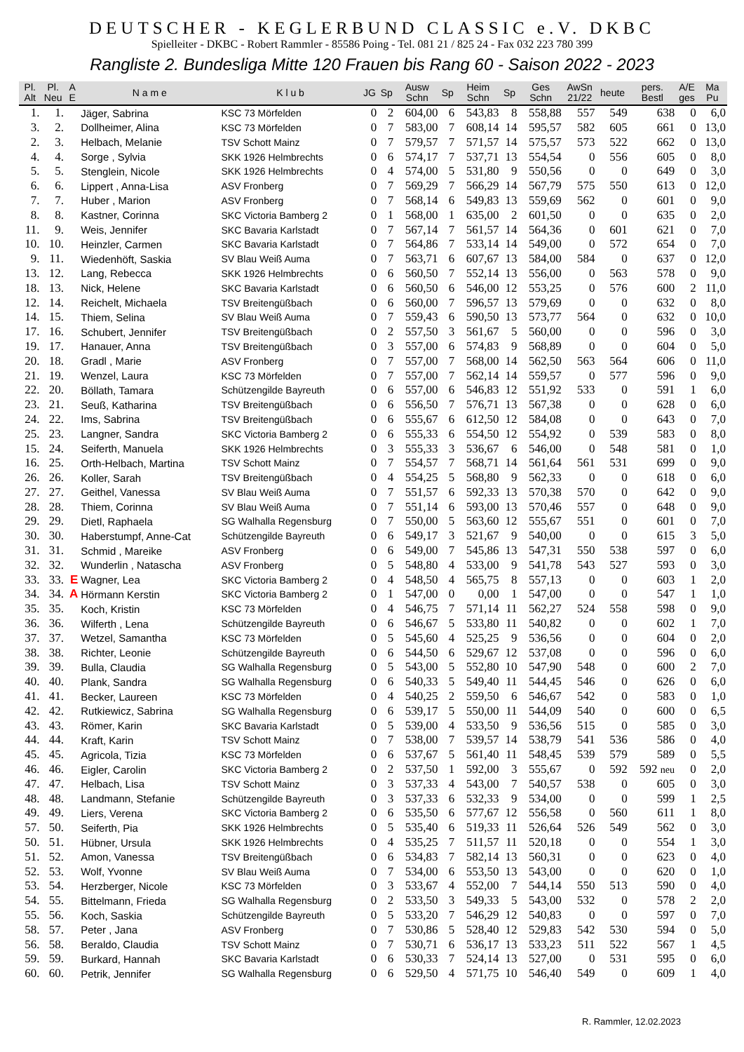DEUTSCHER - KEGLERBUND CLASSIC e.V. DKBC
Spielleiter - DKBC - Robert Rammler - 85586 Poing - Tel. 081 21 / 825 24 - Fax 032 223 780 399
Rangliste 2. Bundesliga Mitte 120 Frauen bis Rang 60 - Saison 2022 - 2023
| Pl. Alt | Pl. Neu | A E | N a m e | K l u b | JG | Sp | Ausw Schn | Sp | Heim Schn | Sp | Ges Schn | AwSn 21/22 | heute | pers. Bestl | A/E ges | Ma Pu |
| --- | --- | --- | --- | --- | --- | --- | --- | --- | --- | --- | --- | --- | --- | --- | --- | --- |
| 1. | 1. | | Jäger, Sabrina | KSC 73 Mörfelden | 0 | 2 | 604,00 | 6 | 543,83 | 8 | 558,88 | 557 | 549 | 638 | 0 | 6,0 |
| 3. | 2. | | Dollheimer, Alina | KSC 73 Mörfelden | 0 | 7 | 583,00 | 7 | 608,14 | 14 | 595,57 | 582 | 605 | 661 | 0 | 13,0 |
| 2. | 3. | | Helbach, Melanie | TSV Schott Mainz | 0 | 7 | 579,57 | 7 | 571,57 | 14 | 575,57 | 573 | 522 | 662 | 0 | 13,0 |
| 4. | 4. | | Sorge , Sylvia | SKK 1926 Helmbrechts | 0 | 6 | 574,17 | 7 | 537,71 | 13 | 554,54 | 0 | 556 | 605 | 0 | 8,0 |
| 5. | 5. | | Stenglein, Nicole | SKK 1926 Helmbrechts | 0 | 4 | 574,00 | 5 | 531,80 | 9 | 550,56 | 0 | 0 | 649 | 0 | 3,0 |
| 6. | 6. | | Lippert , Anna-Lisa | ASV Fronberg | 0 | 7 | 569,29 | 7 | 566,29 | 14 | 567,79 | 575 | 550 | 613 | 0 | 12,0 |
| 7. | 7. | | Huber , Marion | ASV Fronberg | 0 | 7 | 568,14 | 6 | 549,83 | 13 | 559,69 | 562 | 0 | 601 | 0 | 9,0 |
| 8. | 8. | | Kastner, Corinna | SKC Victoria Bamberg 2 | 0 | 1 | 568,00 | 1 | 635,00 | 2 | 601,50 | 0 | 0 | 635 | 0 | 2,0 |
| 11. | 9. | | Weis, Jennifer | SKC Bavaria Karlstadt | 0 | 7 | 567,14 | 7 | 561,57 | 14 | 564,36 | 0 | 601 | 621 | 0 | 7,0 |
| 10. | 10. | | Heinzler, Carmen | SKC Bavaria Karlstadt | 0 | 7 | 564,86 | 7 | 533,14 | 14 | 549,00 | 0 | 572 | 654 | 0 | 7,0 |
| 9. | 11. | | Wiedenhöft, Saskia | SV Blau Weiß Auma | 0 | 7 | 563,71 | 6 | 607,67 | 13 | 584,00 | 584 | 0 | 637 | 0 | 12,0 |
| 13. | 12. | | Lang, Rebecca | SKK 1926 Helmbrechts | 0 | 6 | 560,50 | 7 | 552,14 | 13 | 556,00 | 0 | 563 | 578 | 0 | 9,0 |
| 18. | 13. | | Nick, Helene | SKC Bavaria Karlstadt | 0 | 6 | 560,50 | 6 | 546,00 | 12 | 553,25 | 0 | 576 | 600 | 2 | 11,0 |
| 12. | 14. | | Reichelt, Michaela | TSV Breitengüßbach | 0 | 6 | 560,00 | 7 | 596,57 | 13 | 579,69 | 0 | 0 | 632 | 0 | 8,0 |
| 14. | 15. | | Thiem, Selina | SV Blau Weiß Auma | 0 | 7 | 559,43 | 6 | 590,50 | 13 | 573,77 | 564 | 0 | 632 | 0 | 10,0 |
| 17. | 16. | | Schubert, Jennifer | TSV Breitengüßbach | 0 | 2 | 557,50 | 3 | 561,67 | 5 | 560,00 | 0 | 0 | 596 | 0 | 3,0 |
| 19. | 17. | | Hanauer, Anna | TSV Breitengüßbach | 0 | 3 | 557,00 | 6 | 574,83 | 9 | 568,89 | 0 | 0 | 604 | 0 | 5,0 |
| 20. | 18. | | Gradl , Marie | ASV Fronberg | 0 | 7 | 557,00 | 7 | 568,00 | 14 | 562,50 | 563 | 564 | 606 | 0 | 11,0 |
| 21. | 19. | | Wenzel, Laura | KSC 73 Mörfelden | 0 | 7 | 557,00 | 7 | 562,14 | 14 | 559,57 | 0 | 577 | 596 | 0 | 9,0 |
| 22. | 20. | | Böllath, Tamara | Schützengilde Bayreuth | 0 | 6 | 557,00 | 6 | 546,83 | 12 | 551,92 | 533 | 0 | 591 | 1 | 6,0 |
| 23. | 21. | | Seuß, Katharina | TSV Breitengüßbach | 0 | 6 | 556,50 | 7 | 576,71 | 13 | 567,38 | 0 | 0 | 628 | 0 | 6,0 |
| 24. | 22. | | Ims, Sabrina | TSV Breitengüßbach | 0 | 6 | 555,67 | 6 | 612,50 | 12 | 584,08 | 0 | 0 | 643 | 0 | 7,0 |
| 25. | 23. | | Langner, Sandra | SKC Victoria Bamberg 2 | 0 | 6 | 555,33 | 6 | 554,50 | 12 | 554,92 | 0 | 539 | 583 | 0 | 8,0 |
| 15. | 24. | | Seiferth, Manuela | SKK 1926 Helmbrechts | 0 | 3 | 555,33 | 3 | 536,67 | 6 | 546,00 | 0 | 548 | 581 | 0 | 1,0 |
| 16. | 25. | | Orth-Helbach, Martina | TSV Schott Mainz | 0 | 7 | 554,57 | 7 | 568,71 | 14 | 561,64 | 561 | 531 | 699 | 0 | 9,0 |
| 26. | 26. | | Koller, Sarah | TSV Breitengüßbach | 0 | 4 | 554,25 | 5 | 568,80 | 9 | 562,33 | 0 | 0 | 618 | 0 | 6,0 |
| 27. | 27. | | Geithel, Vanessa | SV Blau Weiß Auma | 0 | 7 | 551,57 | 6 | 592,33 | 13 | 570,38 | 570 | 0 | 642 | 0 | 9,0 |
| 28. | 28. | | Thiem, Corinna | SV Blau Weiß Auma | 0 | 7 | 551,14 | 6 | 593,00 | 13 | 570,46 | 557 | 0 | 648 | 0 | 9,0 |
| 29. | 29. | | Dietl, Raphaela | SG Walhalla Regensburg | 0 | 7 | 550,00 | 5 | 563,60 | 12 | 555,67 | 551 | 0 | 601 | 0 | 7,0 |
| 30. | 30. | | Haberstumpf, Anne-Cat | Schützengilde Bayreuth | 0 | 6 | 549,17 | 3 | 521,67 | 9 | 540,00 | 0 | 0 | 615 | 3 | 5,0 |
| 31. | 31. | | Schmid , Mareike | ASV Fronberg | 0 | 6 | 549,00 | 7 | 545,86 | 13 | 547,31 | 550 | 538 | 597 | 0 | 6,0 |
| 32. | 32. | | Wunderlin , Natascha | ASV Fronberg | 0 | 5 | 548,80 | 4 | 533,00 | 9 | 541,78 | 543 | 527 | 593 | 0 | 3,0 |
| 33. | 33. | E | Wagner, Lea | SKC Victoria Bamberg 2 | 0 | 4 | 548,50 | 4 | 565,75 | 8 | 557,13 | 0 | 0 | 603 | 1 | 2,0 |
| 34. | 34. | A | Hörmann Kerstin | SKC Victoria Bamberg 2 | 0 | 1 | 547,00 | 0 | 0,00 | 1 | 547,00 | 0 | 0 | 547 | 1 | 1,0 |
| 35. | 35. | | Koch, Kristin | KSC 73 Mörfelden | 0 | 4 | 546,75 | 7 | 571,14 | 11 | 562,27 | 524 | 558 | 598 | 0 | 9,0 |
| 36. | 36. | | Wilferth , Lena | Schützengilde Bayreuth | 0 | 6 | 546,67 | 5 | 533,80 | 11 | 540,82 | 0 | 0 | 602 | 1 | 7,0 |
| 37. | 37. | | Wetzel, Samantha | KSC 73 Mörfelden | 0 | 5 | 545,60 | 4 | 525,25 | 9 | 536,56 | 0 | 0 | 604 | 0 | 2,0 |
| 38. | 38. | | Richter, Leonie | Schützengilde Bayreuth | 0 | 6 | 544,50 | 6 | 529,67 | 12 | 537,08 | 0 | 0 | 596 | 0 | 6,0 |
| 39. | 39. | | Bulla, Claudia | SG Walhalla Regensburg | 0 | 5 | 543,00 | 5 | 552,80 | 10 | 547,90 | 548 | 0 | 600 | 2 | 7,0 |
| 40. | 40. | | Plank, Sandra | SG Walhalla Regensburg | 0 | 6 | 540,33 | 5 | 549,40 | 11 | 544,45 | 546 | 0 | 626 | 0 | 6,0 |
| 41. | 41. | | Becker, Laureen | KSC 73 Mörfelden | 0 | 4 | 540,25 | 2 | 559,50 | 6 | 546,67 | 542 | 0 | 583 | 0 | 1,0 |
| 42. | 42. | | Rutkiewicz, Sabrina | SG Walhalla Regensburg | 0 | 6 | 539,17 | 5 | 550,00 | 11 | 544,09 | 540 | 0 | 600 | 0 | 6,5 |
| 43. | 43. | | Römer, Karin | SKC Bavaria Karlstadt | 0 | 5 | 539,00 | 4 | 533,50 | 9 | 536,56 | 515 | 0 | 585 | 0 | 3,0 |
| 44. | 44. | | Kraft, Karin | TSV Schott Mainz | 0 | 7 | 538,00 | 7 | 539,57 | 14 | 538,79 | 541 | 536 | 586 | 0 | 4,0 |
| 45. | 45. | | Agricola, Tizia | KSC 73 Mörfelden | 0 | 6 | 537,67 | 5 | 561,40 | 11 | 548,45 | 539 | 579 | 589 | 0 | 5,5 |
| 46. | 46. | | Eigler, Carolin | SKC Victoria Bamberg 2 | 0 | 2 | 537,50 | 1 | 592,00 | 3 | 555,67 | 0 | 592 | 592 neu | 0 | 2,0 |
| 47. | 47. | | Helbach, Lisa | TSV Schott Mainz | 0 | 3 | 537,33 | 4 | 543,00 | 7 | 540,57 | 538 | 0 | 605 | 0 | 3,0 |
| 48. | 48. | | Landmann, Stefanie | Schützengilde Bayreuth | 0 | 3 | 537,33 | 6 | 532,33 | 9 | 534,00 | 0 | 0 | 599 | 1 | 2,5 |
| 49. | 49. | | Liers, Verena | SKC Victoria Bamberg 2 | 0 | 6 | 535,50 | 6 | 577,67 | 12 | 556,58 | 0 | 560 | 611 | 1 | 8,0 |
| 57. | 50. | | Seiferth, Pia | SKK 1926 Helmbrechts | 0 | 5 | 535,40 | 6 | 519,33 | 11 | 526,64 | 526 | 549 | 562 | 0 | 3,0 |
| 50. | 51. | | Hübner, Ursula | SKK 1926 Helmbrechts | 0 | 4 | 535,25 | 7 | 511,57 | 11 | 520,18 | 0 | 0 | 554 | 1 | 3,0 |
| 51. | 52. | | Amon, Vanessa | TSV Breitengüßbach | 0 | 6 | 534,83 | 7 | 582,14 | 13 | 560,31 | 0 | 0 | 623 | 0 | 4,0 |
| 52. | 53. | | Wolf, Yvonne | SV Blau Weiß Auma | 0 | 7 | 534,00 | 6 | 553,50 | 13 | 543,00 | 0 | 0 | 620 | 0 | 1,0 |
| 53. | 54. | | Herzberger, Nicole | KSC 73 Mörfelden | 0 | 3 | 533,67 | 4 | 552,00 | 7 | 544,14 | 550 | 513 | 590 | 0 | 4,0 |
| 54. | 55. | | Bittelmann, Frieda | SG Walhalla Regensburg | 0 | 2 | 533,50 | 3 | 549,33 | 5 | 543,00 | 532 | 0 | 578 | 2 | 2,0 |
| 55. | 56. | | Koch, Saskia | Schützengilde Bayreuth | 0 | 5 | 533,20 | 7 | 546,29 | 12 | 540,83 | 0 | 0 | 597 | 0 | 7,0 |
| 58. | 57. | | Peter , Jana | ASV Fronberg | 0 | 7 | 530,86 | 5 | 528,40 | 12 | 529,83 | 542 | 530 | 594 | 0 | 5,0 |
| 56. | 58. | | Beraldo, Claudia | TSV Schott Mainz | 0 | 7 | 530,71 | 6 | 536,17 | 13 | 533,23 | 511 | 522 | 567 | 1 | 4,5 |
| 59. | 59. | | Burkard, Hannah | SKC Bavaria Karlstadt | 0 | 6 | 530,33 | 7 | 524,14 | 13 | 527,00 | 0 | 531 | 595 | 0 | 6,0 |
| 60. | 60. | | Petrik, Jennifer | SG Walhalla Regensburg | 0 | 6 | 529,50 | 4 | 571,75 | 10 | 546,40 | 549 | 0 | 609 | 1 | 4,0 |
R. Rammler, 12.02.2023